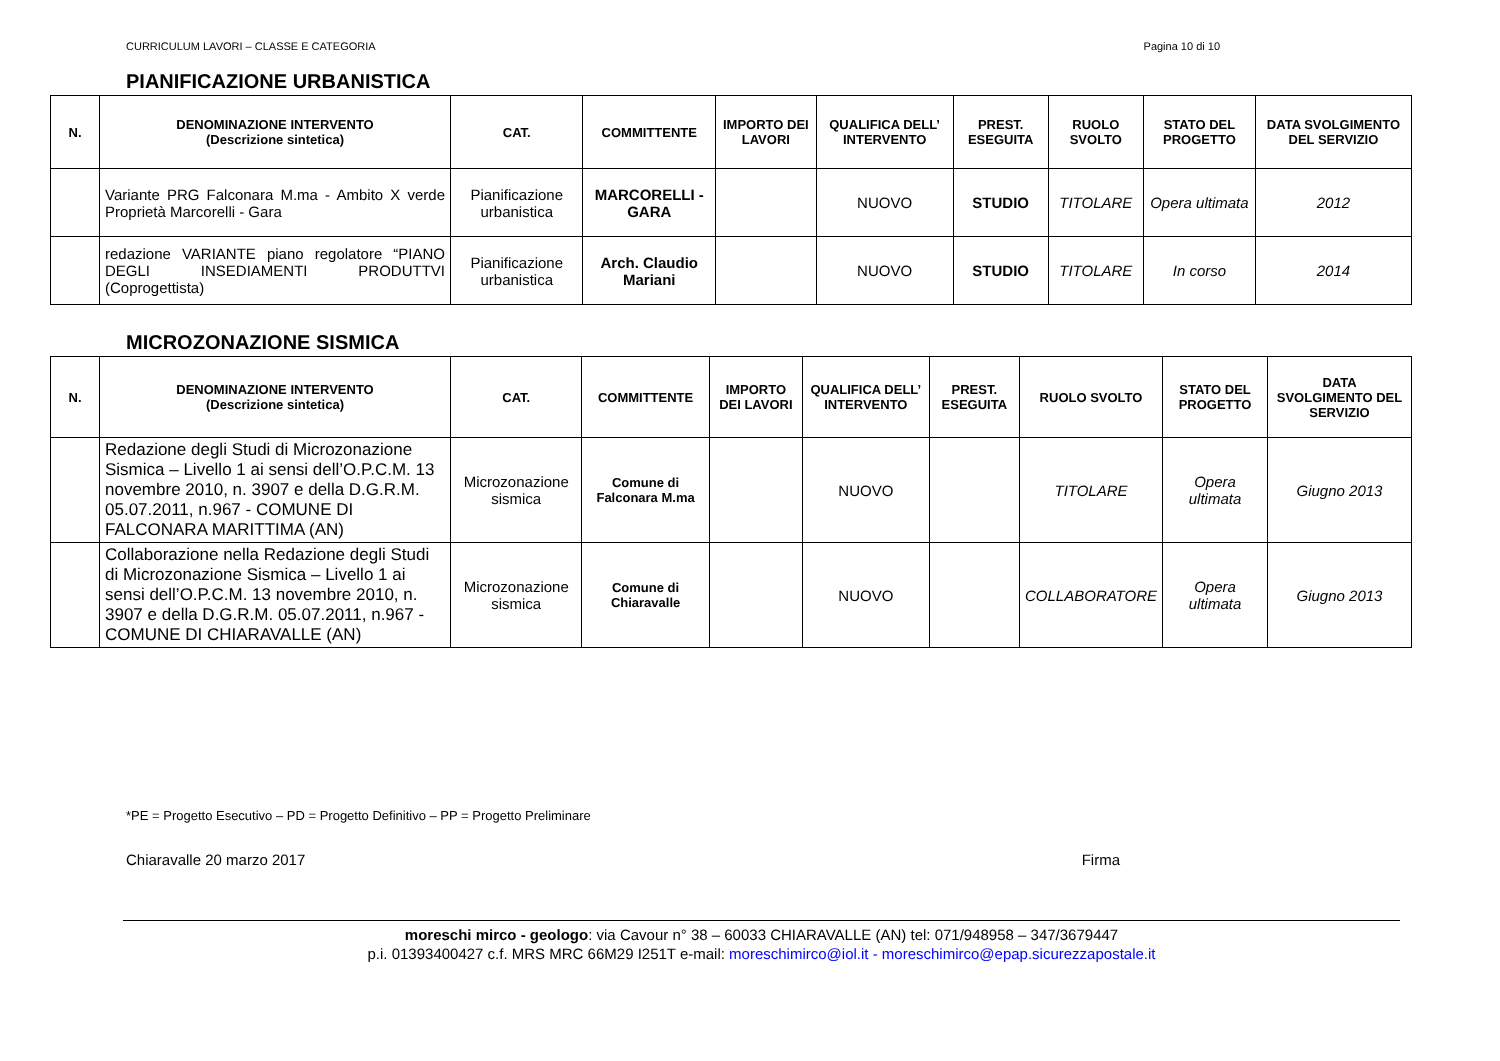CURRICULUM LAVORI – CLASSE E CATEGORIA Pagina 10 di 10
PIANIFICAZIONE URBANISTICA
| N. | DENOMINAZIONE INTERVENTO (Descrizione sintetica) | CAT. | COMMITTENTE | IMPORTO DEI LAVORI | QUALIFICA DELL’ INTERVENTO | PREST. ESEGUITA | RUOLO SVOLTO | STATO DEL PROGETTO | DATA SVOLGIMENTO DEL SERVIZIO |
| --- | --- | --- | --- | --- | --- | --- | --- | --- | --- |
| | Variante PRG Falconara M.ma - Ambito X verde Proprietà Marcorelli - Gara | Pianificazione urbanistica | MARCORELLI - GARA | | NUOVO | STUDIO | TITOLARE | Opera ultimata | 2012 |
| | redazione VARIANTE piano regolatore “PIANO DEGLI INSEDIAMENTI PRODUTTVI (Coprogettista) | Pianificazione urbanistica | Arch. Claudio Mariani | | NUOVO | STUDIO | TITOLARE | In corso | 2014 |
MICROZONAZIONE SISMICA
| N. | DENOMINAZIONE INTERVENTO (Descrizione sintetica) | CAT. | COMMITTENTE | IMPORTO DEI LAVORI | QUALIFICA DELL’ INTERVENTO | PREST. ESEGUITA | RUOLO SVOLTO | STATO DEL PROGETTO | DATA SVOLGIMENTO DEL SERVIZIO |
| --- | --- | --- | --- | --- | --- | --- | --- | --- | --- |
| | Redazione degli Studi di Microzonazione Sismica – Livello 1 ai sensi dell’O.P.C.M. 13 novembre 2010, n. 3907 e della D.G.R.M. 05.07.2011, n.967 - COMUNE DI FALCONARA MARITTIMA (AN) | Microzonazione sismica | Comune di Falconara M.ma | | NUOVO | | TITOLARE | Opera ultimata | Giugno 2013 |
| | Collaborazione nella Redazione degli Studi di Microzonazione Sismica – Livello 1 ai sensi dell’O.P.C.M. 13 novembre 2010, n. 3907 e della D.G.R.M. 05.07.2011, n.967 - COMUNE DI CHIARAVALLE (AN) | Microzonazione sismica | Comune di Chiaravalle | | NUOVO | | COLLABORATORE | Opera ultimata | Giugno 2013 |
*PE = Progetto Esecutivo – PD = Progetto Definitivo – PP = Progetto Preliminare
Chiaravalle 20 marzo 2017 Firma
moreschi mirco - geologo: via Cavour n° 38 – 60033 CHIARAVALLE (AN) tel: 071/948958 – 347/3679447
p.i. 01393400427 c.f. MRS MRC 66M29 I251T e-mail: moreschimirco@iol.it - moreschimirco@epap.sicurezzapostale.it